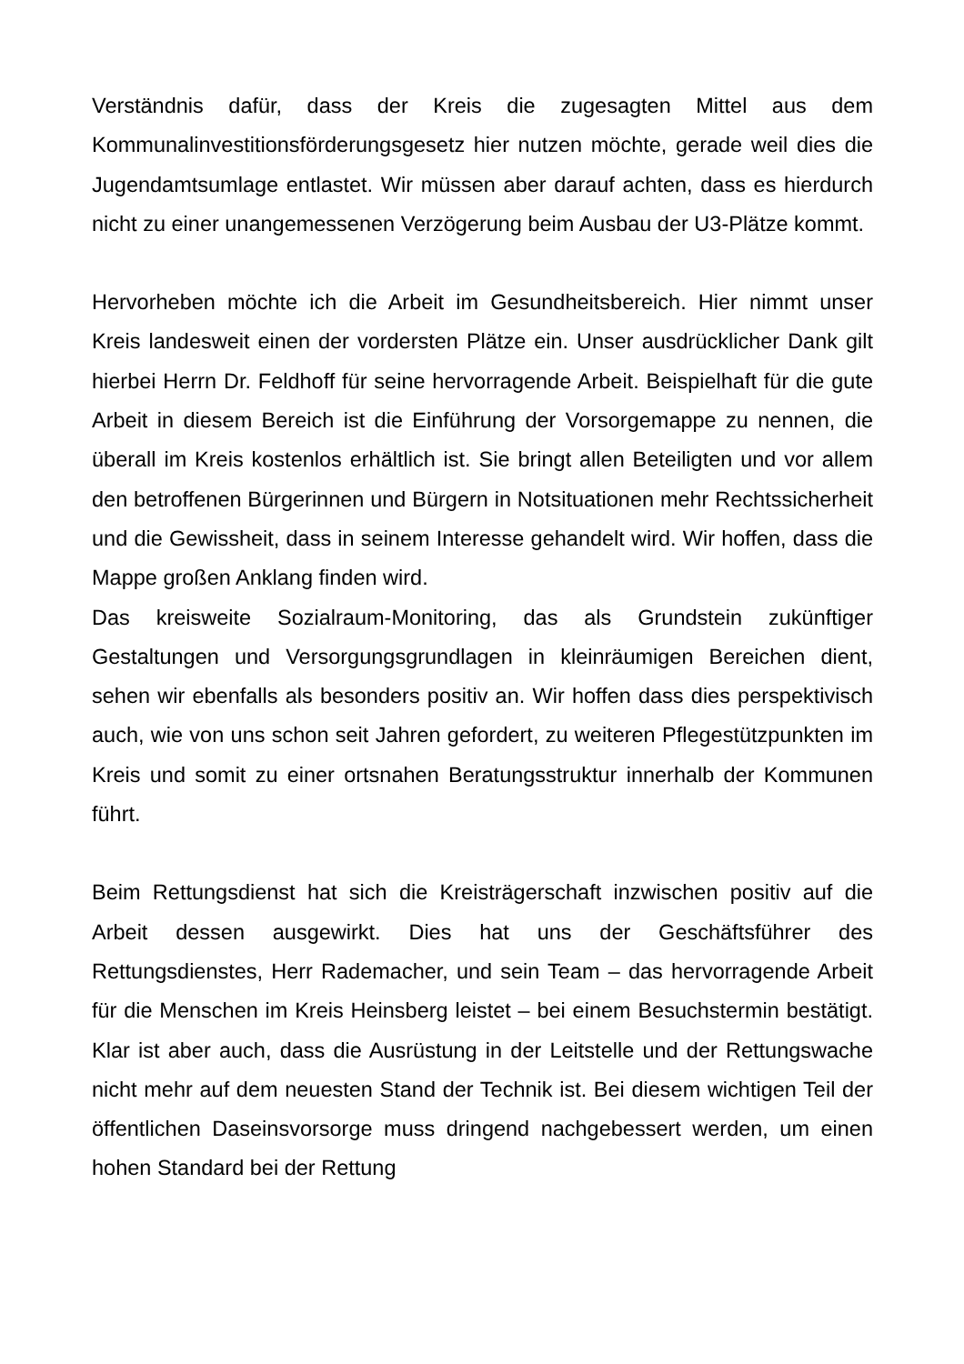Verständnis dafür, dass der Kreis die zugesagten Mittel aus dem Kommunalinvestitionsförderungsgesetz hier nutzen möchte, gerade weil dies die Jugendamtsumlage entlastet. Wir müssen aber darauf achten, dass es hierdurch nicht zu einer unangemessenen Verzögerung beim Ausbau der U3-Plätze kommt.
Hervorheben möchte ich die Arbeit im Gesundheitsbereich. Hier nimmt unser Kreis landesweit einen der vordersten Plätze ein. Unser ausdrücklicher Dank gilt hierbei Herrn Dr. Feldhoff für seine hervorragende Arbeit. Beispielhaft für die gute Arbeit in diesem Bereich ist die Einführung der Vorsorgemappe zu nennen, die überall im Kreis kostenlos erhältlich ist. Sie bringt allen Beteiligten und vor allem den betroffenen Bürgerinnen und Bürgern in Notsituationen mehr Rechtssicherheit und die Gewissheit, dass in seinem Interesse gehandelt wird. Wir hoffen, dass die Mappe großen Anklang finden wird.
Das kreisweite Sozialraum-Monitoring, das als Grundstein zukünftiger Gestaltungen und Versorgungsgrundlagen in kleinräumigen Bereichen dient, sehen wir ebenfalls als besonders positiv an. Wir hoffen dass dies perspektivisch auch, wie von uns schon seit Jahren gefordert, zu weiteren Pflegestützpunkten im Kreis und somit zu einer ortsnahen Beratungsstruktur innerhalb der Kommunen führt.
Beim Rettungsdienst hat sich die Kreisträgerschaft inzwischen positiv auf die Arbeit dessen ausgewirkt. Dies hat uns der Geschäftsführer des Rettungsdienstes, Herr Rademacher, und sein Team – das hervorragende Arbeit für die Menschen im Kreis Heinsberg leistet – bei einem Besuchstermin bestätigt. Klar ist aber auch, dass die Ausrüstung in der Leitstelle und der Rettungswache nicht mehr auf dem neuesten Stand der Technik ist. Bei diesem wichtigen Teil der öffentlichen Daseinsvorsorge muss dringend nachgebessert werden, um einen hohen Standard bei der Rettung